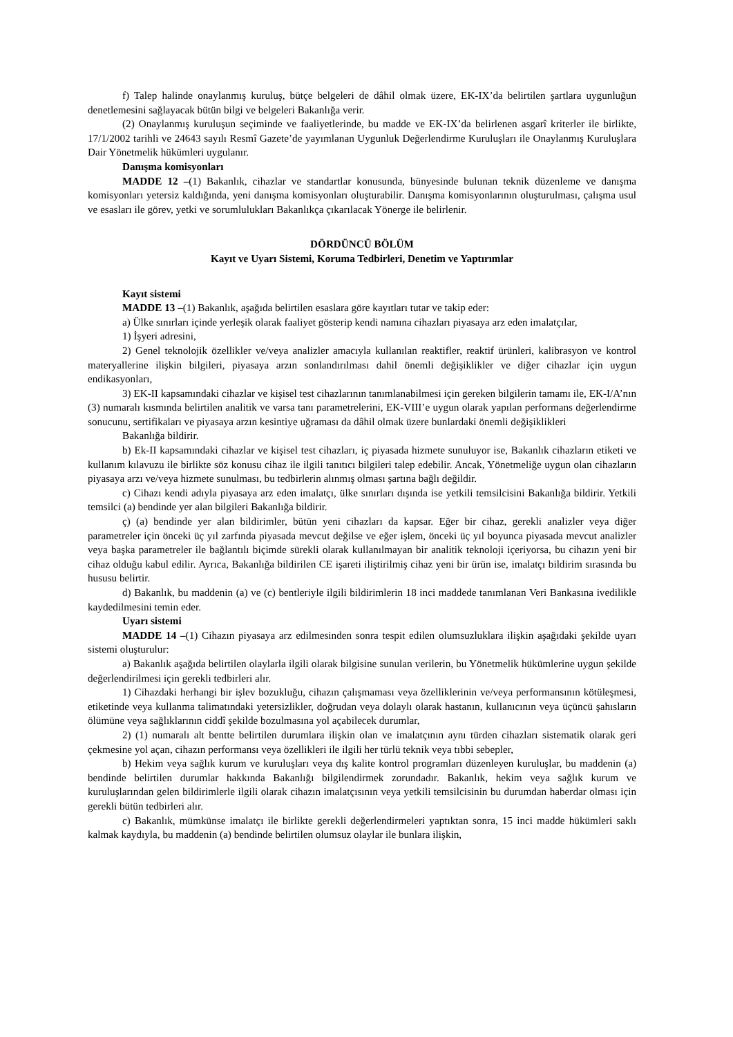f) Talep halinde onaylanmış kuruluş, bütçe belgeleri de dâhil olmak üzere, EK-IX’da belirtilen şartlara uygunluğun denetlemesini sağlayacak bütün bilgi ve belgeleri Bakanlığa verir.
(2) Onaylanmış kuruluşun seçiminde ve faaliyetlerinde, bu madde ve EK-IX’da belirlenen asgarî kriterler ile birlikte, 17/1/2002 tarihli ve 24643 sayılı Resmî Gazete’de yayımlanan Uygunluk Değerlendirme Kuruluşları ile Onaylanmış Kuruluşlara Dair Yönetmelik hükümleri uygulanır.
Danışma komisyonları
MADDE 12 –(1) Bakanlık, cihazlar ve standartlar konusunda, bünyesinde bulunan teknik düzenleme ve danışma komisyonları yetersiz kaldığında, yeni danışma komisyonları oluşturabilir. Danışma komisyonlarının oluşturulması, çalışma usul ve esasları ile görev, yetki ve sorumlulukları Bakanlıkça çıkarılacak Yönerge ile belirlenir.
DÖRDÜNCÜ BÖLÜM
Kayıt ve Uyarı Sistemi, Koruma Tedbirleri, Denetim ve Yaptırımlar
Kayıt sistemi
MADDE 13 –(1) Bakanlık, aşağıda belirtilen esaslara göre kayıtları tutar ve takip eder:
a) Ülke sınırları içinde yerleşik olarak faaliyet gösterip kendi namına cihazları piyasaya arz eden imalatçılar,
1) İşyeri adresini,
2) Genel teknolojik özellikler ve/veya analizler amacıyla kullanılan reaktifler, reaktif ürünleri, kalibrasyon ve kontrol materyallerine ilişkin bilgileri, piyasaya arzın sonlandırılması dahil önemli değişiklikler ve diğer cihazlar için uygun endikasyonları,
3) EK-II kapsamındaki cihazlar ve kişisel test cihazlarının tanımlanabilmesi için gereken bilgilerin tamamı ile, EK-I/A’nın (3) numaralı kısmında belirtilen analitik ve varsa tanı parametrelerini, EK-VIII’e uygun olarak yapılan performans değerlendirme sonucunu, sertifikaları ve piyasaya arzın kesintiye uğraması da dâhil olmak üzere bunlardaki önemli değişiklikleri
Bakanlığa bildirir.
b) Ek-II kapsamındaki cihazlar ve kişisel test cihazları, iç piyasada hizmete sunuluyor ise, Bakanlık cihazların etiketi ve kullanım kılavuzu ile birlikte söz konusu cihaz ile ilgili tanıtıcı bilgileri talep edebilir. Ancak, Yönetmeliğe uygun olan cihazların piyasaya arzı ve/veya hizmete sunulması, bu tedbirlerin alınmış olması şartına bağlı değildir.
c) Cihazı kendi adıyla piyasaya arz eden imalatçı, ülke sınırları dışında ise yetkili temsilcisini Bakanlığa bildirir. Yetkili temsilci (a) bendinde yer alan bilgileri Bakanlığa bildirir.
ç) (a) bendinde yer alan bildirimler, bütün yeni cihazları da kapsar. Eğer bir cihaz, gerekli analizler veya diğer parametreler için önceki üç yıl zarfında piyasada mevcut değilse ve eğer işlem, önceki üç yıl boyunca piyasada mevcut analizler veya başka parametreler ile bağlantılı biçimde sürekli olarak kullanılmayan bir analitik teknoloji içeriyorsa, bu cihazın yeni bir cihaz olduğu kabul edilir. Ayrıca, Bakanlığa bildirilen CE işareti iliştirilmiş cihaz yeni bir ürün ise, imalatçı bildirim sırasında bu hususu belirtir.
d) Bakanlık, bu maddenin (a) ve (c) bentleriyle ilgili bildirimlerin 18 inci maddede tanımlanan Veri Bankasına ivedilikle kaydedilmesini temin eder.
Uyarı sistemi
MADDE 14 –(1) Cihazın piyasaya arz edilmesinden sonra tespit edilen olumsuzluklara ilişkin aşağıdaki şekilde uyarı sistemi oluşturulur:
a) Bakanlık aşağıda belirtilen olaylarla ilgili olarak bilgisine sunulan verilerin, bu Yönetmelik hükümlerine uygun şekilde değerlendirilmesi için gerekli tedbirleri alır.
1) Cihazdaki herhangi bir işlev bozukluğu, cihazın çalışmaması veya özelliklerinin ve/veya performansının kötüleşmesi, etiketinde veya kullanma talimatındaki yetersizlikler, doğrudan veya dolaylı olarak hastanın, kullanıcının veya üçüncü şahısların ölümüne veya sağlıklarının ciddî şekilde bozulmasına yol açabilecek durumlar,
2) (1) numaralı alt bentte belirtilen durumlara ilişkin olan ve imalatçının aynı türden cihazları sistematik olarak geri çekmesine yol açan, cihazın performansı veya özellikleri ile ilgili her türlü teknik veya tıbbi sebepler,
b) Hekim veya sağlık kurum ve kuruluşları veya dış kalite kontrol programları düzenleyen kuruluşlar, bu maddenin (a) bendinde belirtilen durumlar hakkında Bakanlığı bilgilendirmek zorundadır. Bakanlık, hekim veya sağlık kurum ve kuruluşlarından gelen bildirimlerle ilgili olarak cihazın imalatçısının veya yetkili temsilcisinin bu durumdan haberdar olması için gerekli bütün tedbirleri alır.
c) Bakanlık, mümkünse imalatçı ile birlikte gerekli değerlendirmeleri yaptıktan sonra, 15 inci madde hükümleri saklı kalmak kaydıyla, bu maddenin (a) bendinde belirtilen olumsuz olaylar ile bunlara ilişkin,